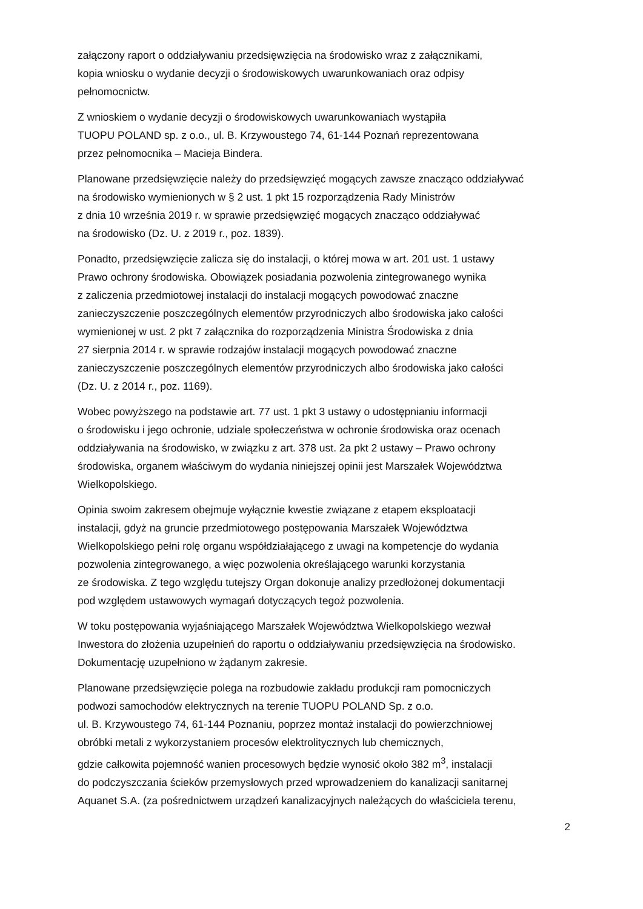załączony raport o oddziaływaniu przedsięwzięcia na środowisko wraz z załącznikami,
kopia wniosku o wydanie decyzji o środowiskowych uwarunkowaniach oraz odpisy
pełnomocnictw.
Z wnioskiem o wydanie decyzji o środowiskowych uwarunkowaniach wystąpiła
TUOPU POLAND sp. z o.o., ul. B. Krzywoustego 74, 61-144 Poznań reprezentowana
przez pełnomocnika – Macieja Bindera.
Planowane przedsięwzięcie należy do przedsięwzięć mogących zawsze znacząco oddziaływać
na środowisko wymienionych w § 2 ust. 1 pkt 15 rozporządzenia Rady Ministrów
z dnia 10 września 2019 r. w sprawie przedsięwzięć mogących znacząco oddziaływać
na środowisko (Dz. U. z 2019 r., poz. 1839).
Ponadto, przedsięwzięcie zalicza się do instalacji, o której mowa w art. 201 ust. 1 ustawy
Prawo ochrony środowiska. Obowiązek posiadania pozwolenia zintegrowanego wynika
z zaliczenia przedmiotowej instalacji do instalacji mogących powodować znaczne
zanieczyszczenie poszczególnych elementów przyrodniczych albo środowiska jako całości
wymienionej w ust. 2 pkt 7 załącznika do rozporządzenia Ministra Środowiska z dnia
27 sierpnia 2014 r. w sprawie rodzajów instalacji mogących powodować znaczne
zanieczyszczenie poszczególnych elementów przyrodniczych albo środowiska jako całości
(Dz. U. z 2014 r., poz. 1169).
Wobec powyższego na podstawie art. 77 ust. 1 pkt 3 ustawy o udostępnianiu informacji
o środowisku i jego ochronie, udziale społeczeństwa w ochronie środowiska oraz ocenach
oddziaływania na środowisko, w związku z art. 378 ust. 2a pkt 2 ustawy – Prawo ochrony
środowiska, organem właściwym do wydania niniejszej opinii jest Marszałek Województwa
Wielkopolskiego.
Opinia swoim zakresem obejmuje wyłącznie kwestie związane z etapem eksploatacji
instalacji, gdyż na gruncie przedmiotowego postępowania Marszałek Województwa
Wielkopolskiego pełni rolę organu współdziałającego z uwagi na kompetencje do wydania
pozwolenia zintegrowanego, a więc pozwolenia określającego warunki korzystania
ze środowiska. Z tego względu tutejszy Organ dokonuje analizy przedłożonej dokumentacji
pod względem ustawowych wymagań dotyczących tegoż pozwolenia.
W toku postępowania wyjaśniającego Marszałek Województwa Wielkopolskiego wezwał
Inwestora do złożenia uzupełnień do raportu o oddziaływaniu przedsięwzięcia na środowisko.
Dokumentację uzupełniono w żądanym zakresie.
Planowane przedsięwzięcie polega na rozbudowie zakładu produkcji ram pomocniczych
podwozi samochodów elektrycznych na terenie TUOPU POLAND Sp. z o.o.
ul. B. Krzywoustego 74, 61-144 Poznaniu, poprzez montaż instalacji do powierzchniowej
obróbki metali z wykorzystaniem procesów elektrolitycznych lub chemicznych,
gdzie całkowita pojemność wanien procesowych będzie wynosić około 382 m<sup>3</sup>, instalacji
do podczyszczania ścieków przemysłowych przed wprowadzeniem do kanalizacji sanitarnej
Aquanet S.A. (za pośrednictwem urządzeń kanalizacyjnych należących do właściciela terenu,
2